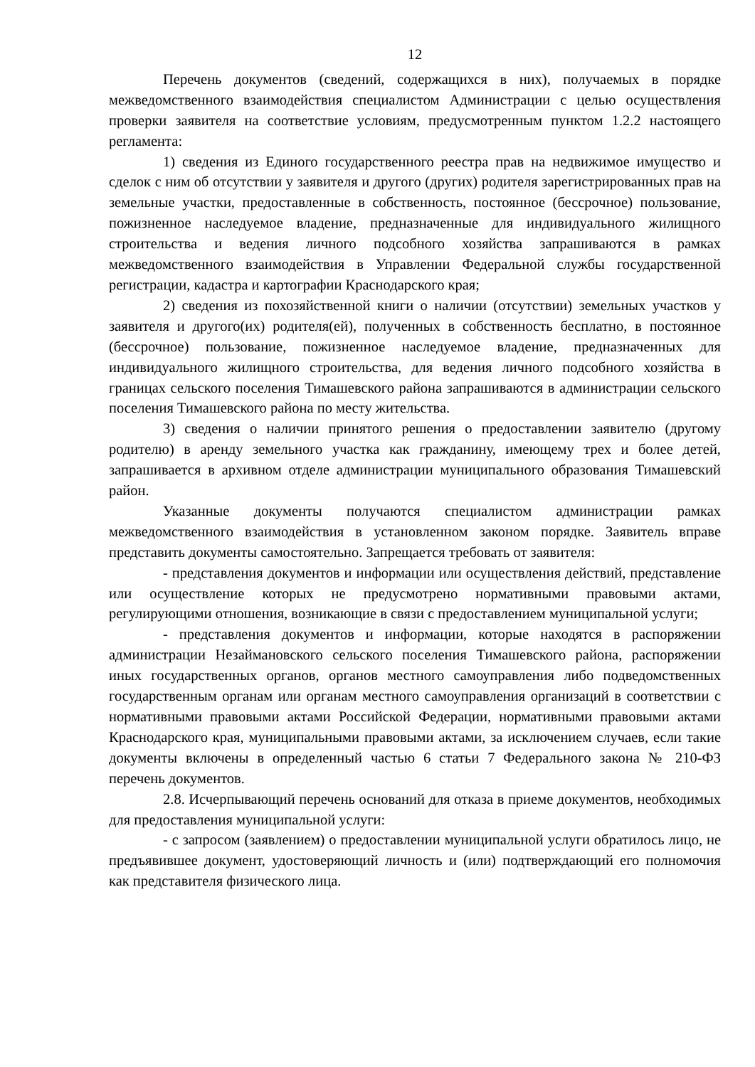12
Перечень документов (сведений, содержащихся в них), получаемых в порядке межведомственного взаимодействия специалистом Администрации с целью осуществления проверки заявителя на соответствие условиям, предусмотренным пунктом 1.2.2 настоящего регламента:
1) сведения из Единого государственного реестра прав на недвижимое имущество и сделок с ним об отсутствии у заявителя и другого (других) родителя зарегистрированных прав на земельные участки, предоставленные в собственность, постоянное (бессрочное) пользование, пожизненное наследуемое владение, предназначенные для индивидуального жилищного строительства и ведения личного подсобного хозяйства запрашиваются в рамках межведомственного взаимодействия в Управлении Федеральной службы государственной регистрации, кадастра и картографии Краснодарского края;
2) сведения из похозяйственной книги о наличии (отсутствии) земельных участков у заявителя и другого(их) родителя(ей), полученных в собственность бесплатно, в постоянное (бессрочное) пользование, пожизненное наследуемое владение, предназначенных для индивидуального жилищного строительства, для ведения личного подсобного хозяйства в границах сельского поселения Тимашевского района запрашиваются в администрации сельского поселения Тимашевского района по месту жительства.
3) сведения о наличии принятого решения о предоставлении заявителю (другому родителю) в аренду земельного участка как гражданину, имеющему трех и более детей, запрашивается в архивном отделе администрации муниципального образования Тимашевский район.
Указанные документы получаются специалистом администрации рамках межведомственного взаимодействия в установленном законом порядке. Заявитель вправе представить документы самостоятельно. Запрещается требовать от заявителя:
- представления документов и информации или осуществления действий, представление или осуществление которых не предусмотрено нормативными правовыми актами, регулирующими отношения, возникающие в связи с предоставлением муниципальной услуги;
- представления документов и информации, которые находятся в распоряжении администрации Незаймановского сельского поселения Тимашевского района, распоряжении иных государственных органов, органов местного самоуправления либо подведомственных государственным органам или органам местного самоуправления организаций в соответствии с нормативными правовыми актами Российской Федерации, нормативными правовыми актами Краснодарского края, муниципальными правовыми актами, за исключением случаев, если такие документы включены в определенный частью 6 статьи 7 Федерального закона № 210-ФЗ перечень документов.
2.8. Исчерпывающий перечень оснований для отказа в приеме документов, необходимых для предоставления муниципальной услуги:
- с запросом (заявлением) о предоставлении муниципальной услуги обратилось лицо, не предъявившее документ, удостоверяющий личность и (или) подтверждающий его полномочия как представителя физического лица.